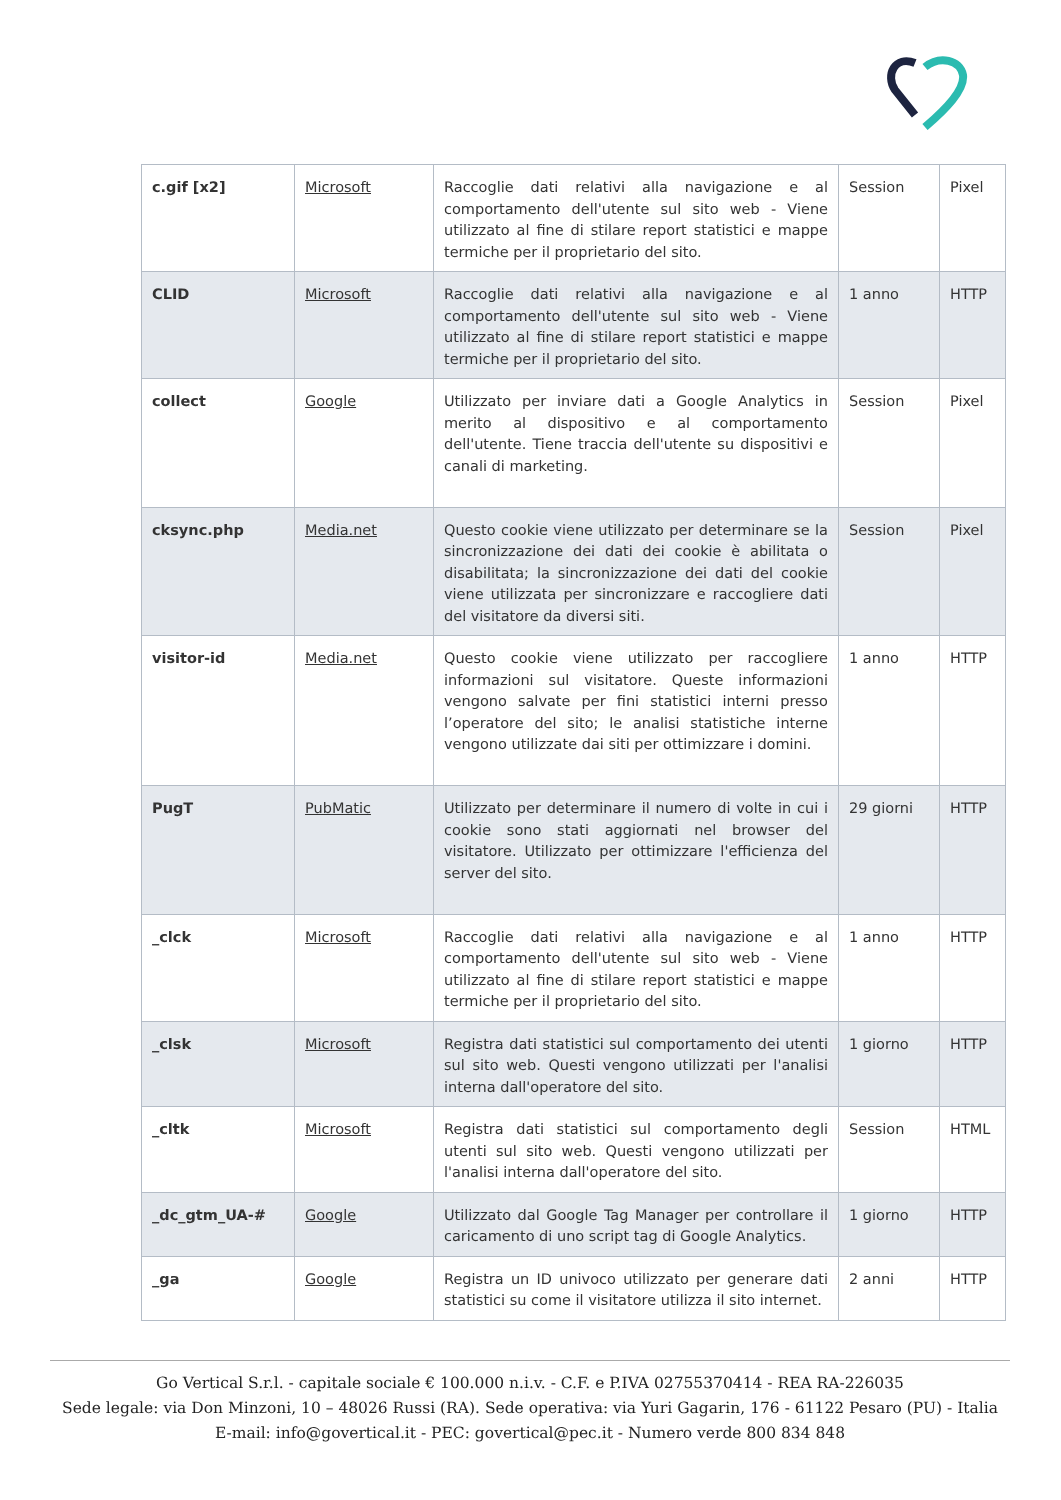| c.gif [x2] | Microsoft | Raccoglie dati relativi alla navigazione e al comportamento dell'utente sul sito web - Viene utilizzato al fine di stilare report statistici e mappe termiche per il proprietario del sito. | Session | Pixel |
| CLID | Microsoft | Raccoglie dati relativi alla navigazione e al comportamento dell'utente sul sito web - Viene utilizzato al fine di stilare report statistici e mappe termiche per il proprietario del sito. | 1 anno | HTTP |
| collect | Google | Utilizzato per inviare dati a Google Analytics in merito al dispositivo e al comportamento dell'utente. Tiene traccia dell'utente su dispositivi e canali di marketing. | Session | Pixel |
| cksync.php | Media.net | Questo cookie viene utilizzato per determinare se la sincronizzazione dei dati dei cookie è abilitata o disabilitata; la sincronizzazione dei dati del cookie viene utilizzata per sincronizzare e raccogliere dati del visitatore da diversi siti. | Session | Pixel |
| visitor-id | Media.net | Questo cookie viene utilizzato per raccogliere informazioni sul visitatore. Queste informazioni vengono salvate per fini statistici interni presso l’operatore del sito; le analisi statistiche interne vengono utilizzate dai siti per ottimizzare i domini. | 1 anno | HTTP |
| PugT | PubMatic | Utilizzato per determinare il numero di volte in cui i cookie sono stati aggiornati nel browser del visitatore. Utilizzato per ottimizzare l'efficienza del server del sito. | 29 giorni | HTTP |
| _clck | Microsoft | Raccoglie dati relativi alla navigazione e al comportamento dell'utente sul sito web - Viene utilizzato al fine di stilare report statistici e mappe termiche per il proprietario del sito. | 1 anno | HTTP |
| _clsk | Microsoft | Registra dati statistici sul comportamento dei utenti sul sito web. Questi vengono utilizzati per l'analisi interna dall'operatore del sito. | 1 giorno | HTTP |
| _cltk | Microsoft | Registra dati statistici sul comportamento degli utenti sul sito web. Questi vengono utilizzati per l'analisi interna dall'operatore del sito. | Session | HTML |
| _dc_gtm_UA-# | Google | Utilizzato dal Google Tag Manager per controllare il caricamento di uno script tag di Google Analytics. | 1 giorno | HTTP |
| _ga | Google | Registra un ID univoco utilizzato per generare dati statistici su come il visitatore utilizza il sito internet. | 2 anni | HTTP |
Go Vertical S.r.l. - capitale sociale € 100.000 n.i.v. - C.F. e P.IVA 02755370414 - REA RA-226035
Sede legale: via Don Minzoni, 10 – 48026 Russi (RA). Sede operativa: via Yuri Gagarin, 176 - 61122 Pesaro (PU) - Italia
E-mail: info@govertical.it - PEC: govertical@pec.it - Numero verde 800 834 848